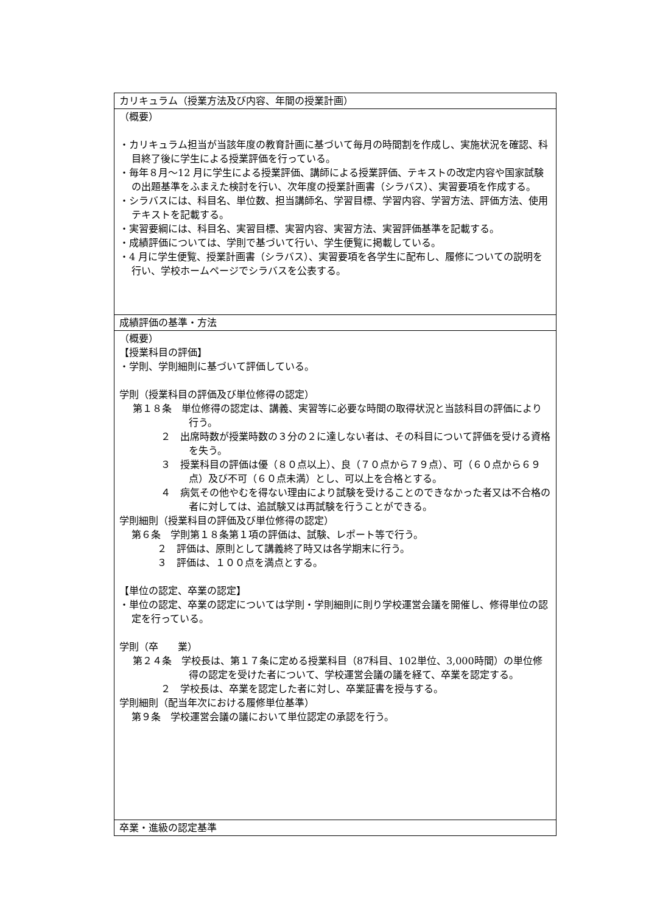| カリキュラム（授業方法及び内容、年間の授業計画） |
| （概要） ・カリキュラム担当が当該年度の教育計画に基づいて毎月の時間割を作成し、実施状況を確認、科目終了後に学生による授業評価を行っている。 ・毎年８月～12 月に学生による授業評価、講師による授業評価、テキストの改定内容や国家試験の出題基準をふまえた検討を行い、次年度の授業計画書（シラバス）、実習要項を作成する。 ・シラバスには、科目名、単位数、担当講師名、学習目標、学習内容、学習方法、評価方法、使用テキストを記載する。 ・実習要綱には、科目名、実習目標、実習内容、実習方法、実習評価基準を記載する。 ・成績評価については、学則で基づいて行い、学生便覧に掲載している。 ・4 月に学生便覧、授業計画書（シラバス）、実習要項を各学生に配布し、履修についての説明を行い、学校ホームページでシラバスを公表する。 |
| 成績評価の基準・方法 |
| （概要） 【授業科目の評価】 ・学則、学則細則に基づいて評価している。 学則（授業科目の評価及び単位修得の認定） 第１８条 単位修得の認定は、講義、実習等に必要な時間の取得状況と当該科目の評価により行う。 ２ 出席時数が授業時数の３分の２に達しない者は、その科目について評価を受ける資格を失う。 ３ 授業科目の評価は優（８０点以上）、良（７０点から７９点）、可（６０点から６９点）及び不可（６０点未満）とし、可以上を合格とする。 ４ 病気その他やむを得ない理由により試験を受けることのできなかった者又は不合格の者に対しては、追試験又は再試験を行うことができる。 学則細則（授業科目の評価及び単位修得の認定） 第６条 学則第１８条第１項の評価は、試験、レポート等で行う。 ２ 評価は、原則として講義終了時又は各学期末に行う。 ３ 評価は、１００点を満点とする。 【単位の認定、卒業の認定】 ・単位の認定、卒業の認定については学則・学則細則に則り学校運営会議を開催し、修得単位の認定を行っている。 学則（卒 業） 第２４条 学校長は、第１７条に定める授業科目（87科目、102単位、3,000時間）の単位修得の認定を受けた者について、学校運営会議の議を経て、卒業を認定する。 ２ 学校長は、卒業を認定した者に対し、卒業証書を授与する。 学則細則（配当年次における履修単位基準） 第９条 学校運営会議の議において単位認定の承認を行う。 |
| 卒業・進級の認定基準 |